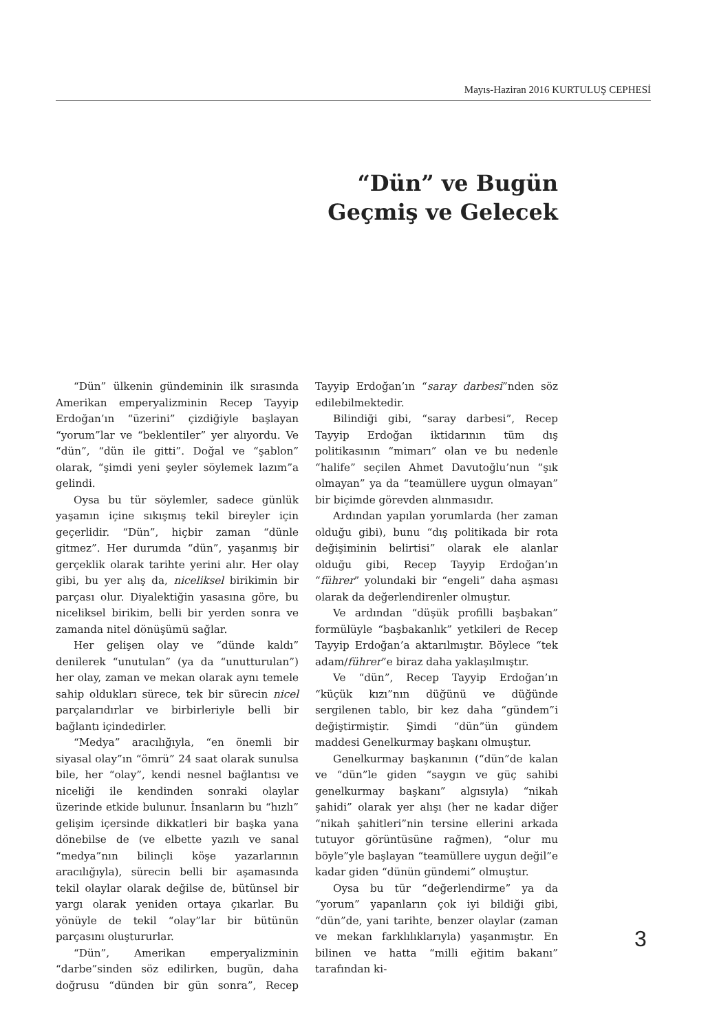Mayıs-Haziran 2016 KURTULUŞ CEPHESİ
“Dün” ve Bugün
Geçmiş ve Gelecek
“Dün” ülkenin gündeminin ilk sırasında Amerikan emperyalizminin Recep Tayyip Erdoğan’ın “üzerini” çizdiğiyle başlayan “yorum”lar ve “beklentiler” yer alıyordu. Ve “dün”, “dün ile gitti”. Doğal ve “şablon” olarak, “şimdi yeni şeyler söylemek lazım”a gelindi.
Oysa bu tür söylemler, sadece günlük yaşamın içine sıkışmış tekil bireyler için geçerlidir. “Dün”, hiçbir zaman “dünle gitmez”. Her durumda “dün”, yaşanmış bir gerçeklik olarak tarihte yerini alır. Her olay gibi, bu yer alış da, niceliksel birikimin bir parçası olur. Diyalektiğin yasasına göre, bu niceliksel birikim, belli bir yerden sonra ve zamanda nitel dönüşümü sağlar.
Her gelişen olay ve “dünde kaldı” denilerek “unutulan” (ya da “unutturulan”) her olay, zaman ve mekan olarak aynı temele sahip oldukları sürece, tek bir sürecin nicel parçalarıdırlar ve birbirleriyle belli bir bağlantı içindedirler.
“Medya” aracılığıyla, “en önemli bir siyasal olay”ın “ömrü” 24 saat olarak sunulsa bile, her “olay”, kendi nesnel bağlantısı ve niceliği ile kendinden sonraki olaylar üzerinde etkide bulunur. İnsanların bu “hızlı” gelişim içersinde dikkatleri bir başka yana dönebilse de (ve elbette yazılı ve sanal “medya”nın bilinçli köşe yazarlarının aracılığıyla), sürecin belli bir aşamasında tekil olaylar olarak değilse de, bütünsel bir yargı olarak yeniden ortaya çıkarlar. Bu yönüyle de tekil “olay”lar bir bütünün parçasını oluştururlar.
“Dün”, Amerikan emperyalizminin “darbe”sinden söz edilirken, bugün, daha doğrusu “dünden bir gün sonra”, Recep Tayyip Erdoğan’ın “saray darbesi”nden söz edilebilmektedir.
Bilindiği gibi, “saray darbesi”, Recep Tayyip Erdoğan iktidarının tüm dış politikasının “mimarı” olan ve bu nedenle “halife” seçilen Ahmet Davutoğlu’nun “şık olmayan” ya da “teamüllere uygun olmayan” bir biçimde görevden alınmasıdır.
Ardından yapılan yorumlarda (her zaman olduğu gibi), bunu “dış politikada bir rota değişiminin belirtisi” olarak ele alanlar olduğu gibi, Recep Tayyip Erdoğan’ın “führer” yolundaki bir “engeli” daha aşması olarak da değerlendirenler olmuştur.
Ve ardından “düşük profilli başbakan” formülüyle “başbakanlık” yetkileri de Recep Tayyip Erdoğan’a aktarılmıştır. Böylece “tek adam/führer”e biraz daha yaklaşılmıştır.
Ve “dün”, Recep Tayyip Erdoğan’ın “küçük kızı”nın düğünü ve düğünde sergilenen tablo, bir kez daha “gündem”i değiştirmiştir. Şimdi “dün”ün gündem maddesi Genelkurmay başkanı olmuştur.
Genelkurmay başkanının (“dün”de kalan ve “dün”le giden “saygın ve güç sahibi genelkurmay başkanı” algısıyla) “nikah şahidi” olarak yer alışı (her ne kadar diğer “nikah şahitleri”nin tersine ellerini arkada tutuyor görüntüsüne rağmen), “olur mu böyle”yle başlayan “teamüllere uygun değil”e kadar giden “dünün gündemi” olmuştur.
Oysa bu tür “değerlendirme” ya da “yorum” yapanların çok iyi bildiği gibi, “dün”de, yani tarihte, benzer olaylar (zaman ve mekan farklılıklarıyla) yaşanmıştır. En bilinen ve hatta “milli eğitim bakanı” tarafından ki-
3